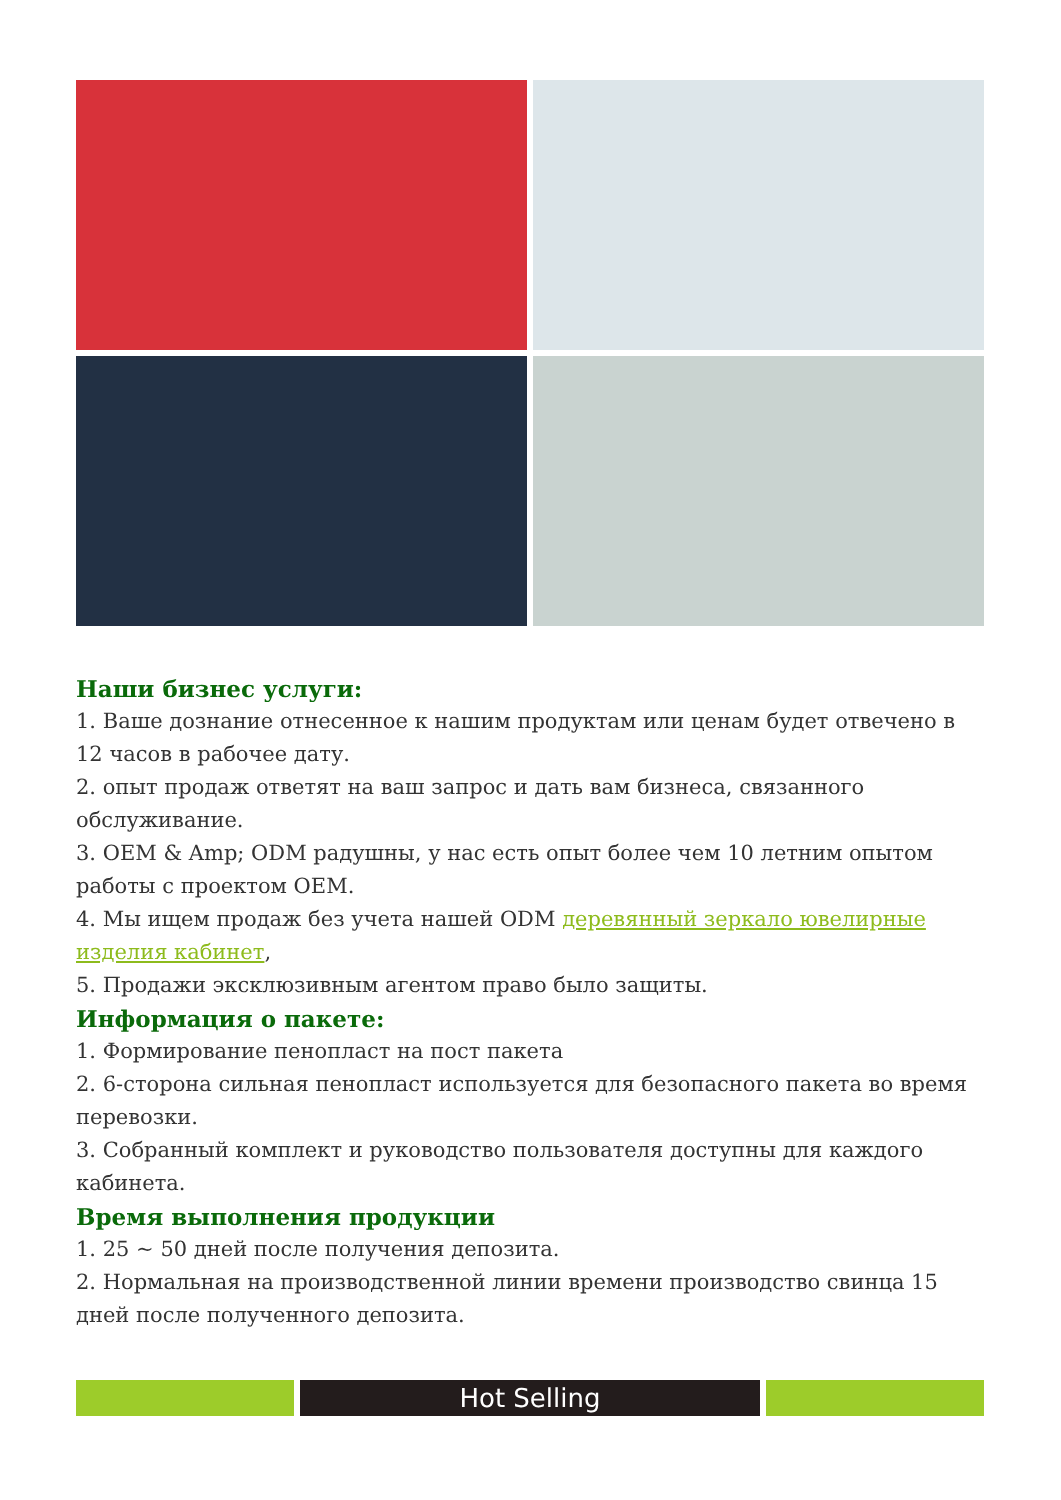Наши бизнес услуги:
1. Ваше дознание отнесенное к нашим продуктам или ценам будет отвечено в 12 часов в рабочее дату.
2. опыт продаж ответят на ваш запрос и дать вам бизнеса, связанного обслуживание.
3. OEM & Amp; ODM радушны, у нас есть опыт более чем 10 летним опытом работы с проектом OEM.
4. Мы ищем продаж без учета нашей ODM деревянный зеркало ювелирные изделия кабинет,
5. Продажи эксклюзивным агентом право было защиты.
Информация о пакете:
1. Формирование пенопласт на пост пакета
2. 6-сторона сильная пенопласт используется для безопасного пакета во время перевозки.
3. Собранный комплект и руководство пользователя доступны для каждого кабинета.
Время выполнения продукции
1. 25 ~ 50 дней после получения депозита.
2. Нормальная на производственной линии времени производство свинца 15 дней после полученного депозита.
Hot Selling